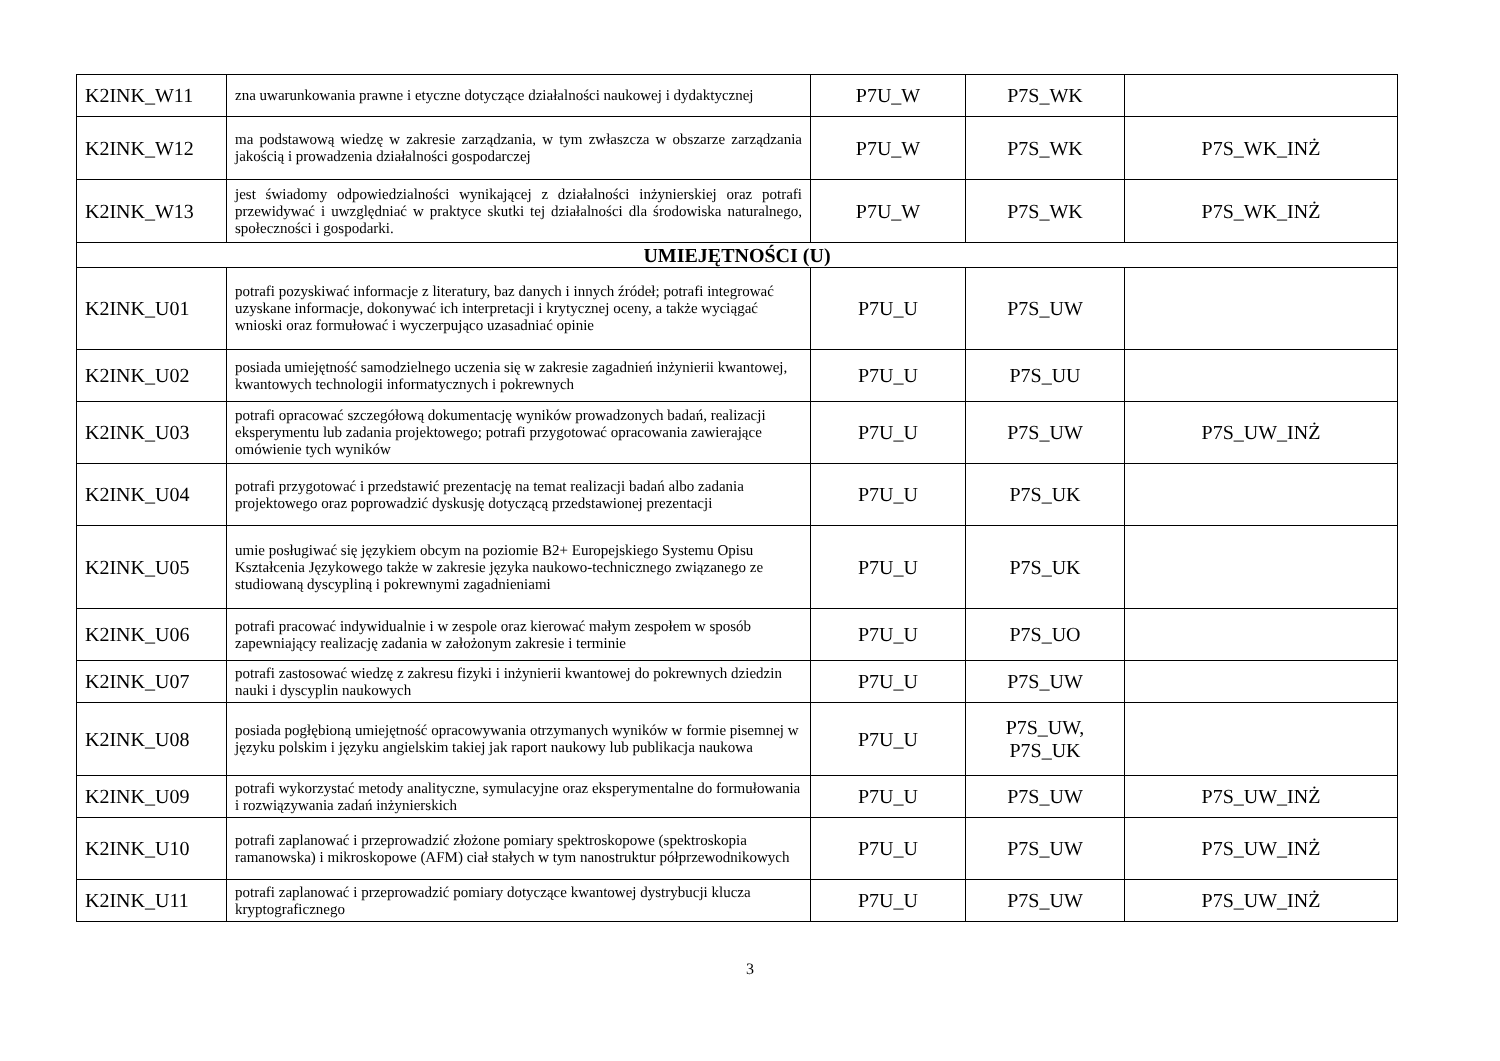| K2INK_W11 | zna uwarunkowania prawne i etyczne dotyczące działalności naukowej i dydaktycznej | P7U_W | P7S_WK | |
| K2INK_W12 | ma podstawową wiedzę w zakresie zarządzania, w tym zwłaszcza w obszarze zarządzania jakością i prowadzenia działalności gospodarczej | P7U_W | P7S_WK | P7S_WK_INŻ |
| K2INK_W13 | jest świadomy odpowiedzialności wynikającej z działalności inżynierskiej oraz potrafi przewidywać i uwzględniać w praktyce skutki tej działalności dla środowiska naturalnego, społeczności i gospodarki. | P7U_W | P7S_WK | P7S_WK_INŻ |
| UMIEJĘTNOŚCI (U) | | | | |
| K2INK_U01 | potrafi pozyskiwać informacje z literatury, baz danych i innych źródeł; potrafi integrować uzyskane informacje, dokonywać ich interpretacji i krytycznej oceny, a także wyciągać wnioski oraz formułować i wyczerpująco uzasadniać opinie | P7U_U | P7S_UW | |
| K2INK_U02 | posiada umiejętność samodzielnego uczenia się w zakresie zagadnień inżynierii kwantowej, kwantowych technologii informatycznych i pokrewnych | P7U_U | P7S_UU | |
| K2INK_U03 | potrafi opracować szczegółową dokumentację wyników prowadzonych badań, realizacji eksperymentu lub zadania projektowego; potrafi przygotować opracowania zawierające omówienie tych wyników | P7U_U | P7S_UW | P7S_UW_INŻ |
| K2INK_U04 | potrafi przygotować i przedstawić prezentację na temat realizacji badań albo zadania projektowego oraz poprowadzić dyskusję dotyczącą przedstawionej prezentacji | P7U_U | P7S_UK | |
| K2INK_U05 | umie posługiwać się językiem obcym na poziomie B2+ Europejskiego Systemu Opisu Kształcenia Językowego także w zakresie języka naukowo-technicznego związanego ze studiowaną dyscypliną i pokrewnymi zagadnieniami | P7U_U | P7S_UK | |
| K2INK_U06 | potrafi pracować indywidualnie i w zespole oraz kierować małym zespołem w sposób zapewniający realizację zadania w założonym zakresie i terminie | P7U_U | P7S_UO | |
| K2INK_U07 | potrafi zastosować wiedzę z zakresu fizyki i inżynierii kwantowej do pokrewnych dziedzin nauki i dyscyplin naukowych | P7U_U | P7S_UW | |
| K2INK_U08 | posiada pogłębioną umiejętność opracowywania otrzymanych wyników w formie pisemnej w języku polskim i języku angielskim takiej jak raport naukowy lub publikacja naukowa | P7U_U | P7S_UW, P7S_UK | |
| K2INK_U09 | potrafi wykorzystać metody analityczne, symulacyjne oraz eksperymentalne do formułowania i rozwiązywania zadań inżynierskich | P7U_U | P7S_UW | P7S_UW_INŻ |
| K2INK_U10 | potrafi zaplanować i przeprowadzić złożone pomiary spektroskopowe (spektroskopia ramanowska) i mikroskopowe (AFM) ciał stałych w tym nanostruktur półprzewodnikowych | P7U_U | P7S_UW | P7S_UW_INŻ |
| K2INK_U11 | potrafi zaplanować i przeprowadzić pomiary dotyczące kwantowej dystrybucji klucza kryptograficznego | P7U_U | P7S_UW | P7S_UW_INŻ |
3